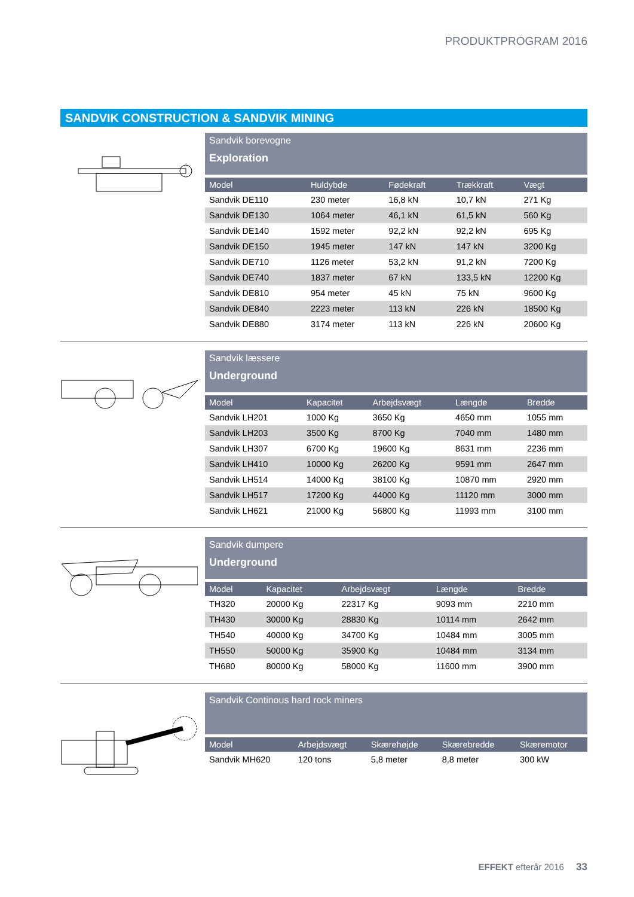PRODUKTPROGRAM 2016
SANDVIK CONSTRUCTION & SANDVIK MINING
Sandvik borevogne
Exploration
| Model | Huldybde | Fødekraft | Trækkraft | Vægt |
| --- | --- | --- | --- | --- |
| Sandvik DE110 | 230 meter | 16,8 kN | 10,7 kN | 271 Kg |
| Sandvik DE130 | 1064 meter | 46,1 kN | 61,5 kN | 560 Kg |
| Sandvik DE140 | 1592 meter | 92,2 kN | 92,2 kN | 695 Kg |
| Sandvik DE150 | 1945 meter | 147 kN | 147 kN | 3200 Kg |
| Sandvik DE710 | 1126 meter | 53,2 kN | 91,2 kN | 7200 Kg |
| Sandvik DE740 | 1837 meter | 67 kN | 133,5 kN | 12200 Kg |
| Sandvik DE810 | 954 meter | 45 kN | 75 kN | 9600 Kg |
| Sandvik DE840 | 2223 meter | 113 kN | 226 kN | 18500 Kg |
| Sandvik DE880 | 3174 meter | 113 kN | 226 kN | 20600 Kg |
Sandvik læssere
Underground
| Model | Kapacitet | Arbejdsvægt | Længde | Bredde |
| --- | --- | --- | --- | --- |
| Sandvik LH201 | 1000 Kg | 3650 Kg | 4650 mm | 1055 mm |
| Sandvik LH203 | 3500 Kg | 8700 Kg | 7040 mm | 1480 mm |
| Sandvik LH307 | 6700 Kg | 19600 Kg | 8631 mm | 2236 mm |
| Sandvik LH410 | 10000 Kg | 26200 Kg | 9591 mm | 2647 mm |
| Sandvik LH514 | 14000 Kg | 38100 Kg | 10870 mm | 2920 mm |
| Sandvik LH517 | 17200 Kg | 44000 Kg | 11120 mm | 3000 mm |
| Sandvik LH621 | 21000 Kg | 56800 Kg | 11993 mm | 3100 mm |
Sandvik dumpere
Underground
| Model | Kapacitet | Arbejdsvægt | Længde | Bredde |
| --- | --- | --- | --- | --- |
| TH320 | 20000 Kg | 22317 Kg | 9093 mm | 2210 mm |
| TH430 | 30000 Kg | 28830 Kg | 10114 mm | 2642 mm |
| TH540 | 40000 Kg | 34700 Kg | 10484 mm | 3005 mm |
| TH550 | 50000 Kg | 35900 Kg | 10484 mm | 3134 mm |
| TH680 | 80000 Kg | 58000 Kg | 11600 mm | 3900 mm |
Sandvik Continous hard rock miners
| Model | Arbejdsvægt | Skærehøjde | Skærebredde | Skæremotor |
| --- | --- | --- | --- | --- |
| Sandvik MH620 | 120 tons | 5,8 meter | 8,8 meter | 300 kW |
EFFEKT efterår 2016 33